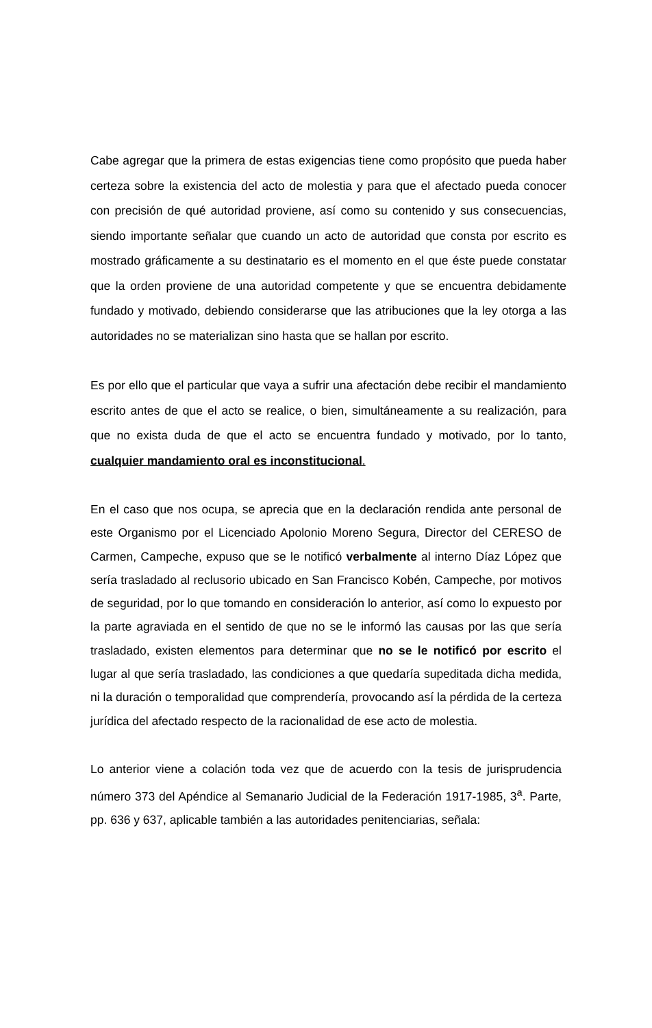Cabe agregar que la primera de estas exigencias tiene como propósito que pueda haber certeza sobre la existencia del acto de molestia y para que el afectado pueda conocer con precisión de qué autoridad proviene, así como su contenido y sus consecuencias, siendo importante señalar que cuando un acto de autoridad que consta por escrito es mostrado gráficamente a su destinatario es el momento en el que éste puede constatar que la orden proviene de una autoridad competente y que se encuentra debidamente fundado y motivado, debiendo considerarse que las atribuciones que la ley otorga a las autoridades no se materializan sino hasta que se hallan por escrito.
Es por ello que el particular que vaya a sufrir una afectación debe recibir el mandamiento escrito antes de que el acto se realice, o bien, simultáneamente a su realización, para que no exista duda de que el acto se encuentra fundado y motivado, por lo tanto, cualquier mandamiento oral es inconstitucional.
En el caso que nos ocupa, se aprecia que en la declaración rendida ante personal de este Organismo por el Licenciado Apolonio Moreno Segura, Director del CERESO de Carmen, Campeche, expuso que se le notificó verbalmente al interno Díaz López que sería trasladado al reclusorio ubicado en San Francisco Kobén, Campeche, por motivos de seguridad, por lo que tomando en consideración lo anterior, así como lo expuesto por la parte agraviada en el sentido de que no se le informó las causas por las que sería trasladado, existen elementos para determinar que no se le notificó por escrito el lugar al que sería trasladado, las condiciones a que quedaría supeditada dicha medida, ni la duración o temporalidad que comprendería, provocando así la pérdida de la certeza jurídica del afectado respecto de la racionalidad de ese acto de molestia.
Lo anterior viene a colación toda vez que de acuerdo con la tesis de jurisprudencia número 373 del Apéndice al Semanario Judicial de la Federación 1917-1985, 3<sup>a</sup>. Parte, pp. 636 y 637, aplicable también a las autoridades penitenciarias, señala: